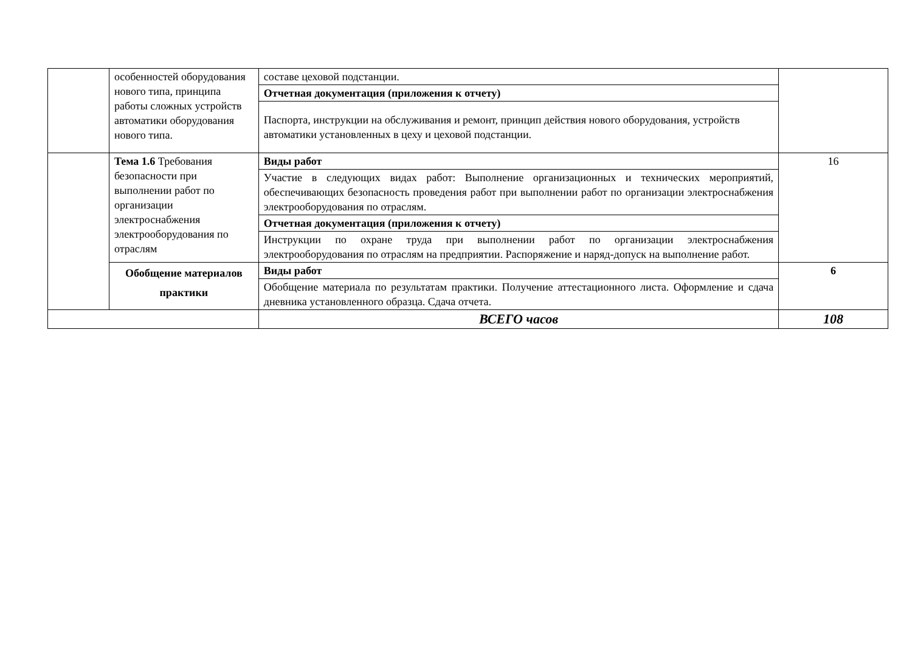| | особенностей оборудования нового типа, принципа работы сложных устройств автоматики оборудования нового типа. | составе цеховой подстанции. | |
| | | Отчетная документация (приложения к отчету) | |
| | | Паспорта, инструкции на обслуживания и ремонт, принцип действия нового оборудования, устройств автоматики установленных в цеху и цеховой подстанции. | |
| | Тема 1.6 Требования безопасности при выполнении работ по организации электроснабжения электрооборудования по отраслям | Виды работ | 16 |
| | | Участие в следующих видах работ: Выполнение организационных и технических мероприятий, обеспечивающих безопасность проведения работ при выполнении работ по организации электроснабжения электрооборудования по отраслям. | |
| | | Отчетная документация (приложения к отчету) | |
| | | Инструкции по охране труда при выполнении работ по организации электроснабжения электрооборудования по отраслям на предприятии. Распоряжение и наряд-допуск на выполнение работ. | |
| | Обобщение материалов практики | Виды работ | 6 |
| | | Обобщение материала по результатам практики. Получение аттестационного листа. Оформление и сдача дневника установленного образца. Сдача отчета. | |
| | | ВСЕГО часов | 108 |